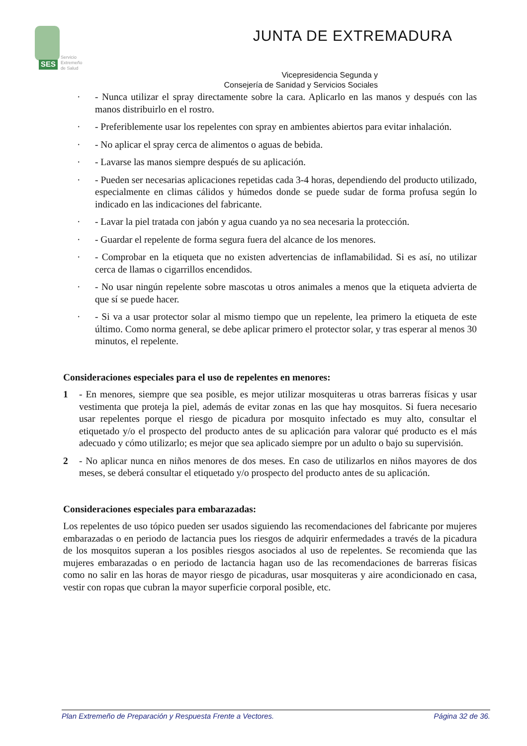SES
Servicio
Extremeño
de Salud
JUNTA DE EXTREMADURA
Vicepresidencia Segunda y
Consejería de Sanidad y Servicios Sociales
· - Nunca utilizar el spray directamente sobre la cara. Aplicarlo en las manos y después con las manos distribuirlo en el rostro.
· - Preferiblemente usar los repelentes con spray en ambientes abiertos para evitar inhalación.
· - No aplicar el spray cerca de alimentos o aguas de bebida.
· - Lavarse las manos siempre después de su aplicación.
· - Pueden ser necesarias aplicaciones repetidas cada 3-4 horas, dependiendo del producto utilizado, especialmente en climas cálidos y húmedos donde se puede sudar de forma profusa según lo indicado en las indicaciones del fabricante.
· - Lavar la piel tratada con jabón y agua cuando ya no sea necesaria la protección.
· - Guardar el repelente de forma segura fuera del alcance de los menores.
· - Comprobar en la etiqueta que no existen advertencias de inflamabilidad. Si es así, no utilizar cerca de llamas o cigarrillos encendidos.
· - No usar ningún repelente sobre mascotas u otros animales a menos que la etiqueta advierta de que sí se puede hacer.
· - Si va a usar protector solar al mismo tiempo que un repelente, lea primero la etiqueta de este último. Como norma general, se debe aplicar primero el protector solar, y tras esperar al menos 30 minutos, el repelente.
Consideraciones especiales para el uso de repelentes en menores:
1 - En menores, siempre que sea posible, es mejor utilizar mosquiteras u otras barreras físicas y usar vestimenta que proteja la piel, además de evitar zonas en las que hay mosquitos. Si fuera necesario usar repelentes porque el riesgo de picadura por mosquito infectado es muy alto, consultar el etiquetado y/o el prospecto del producto antes de su aplicación para valorar qué producto es el más adecuado y cómo utilizarlo; es mejor que sea aplicado siempre por un adulto o bajo su supervisión.
2 - No aplicar nunca en niños menores de dos meses. En caso de utilizarlos en niños mayores de dos meses, se deberá consultar el etiquetado y/o prospecto del producto antes de su aplicación.
Consideraciones especiales para embarazadas:
Los repelentes de uso tópico pueden ser usados siguiendo las recomendaciones del fabricante por mujeres embarazadas o en periodo de lactancia pues los riesgos de adquirir enfermedades a través de la picadura de los mosquitos superan a los posibles riesgos asociados al uso de repelentes. Se recomienda que las mujeres embarazadas o en periodo de lactancia hagan uso de las recomendaciones de barreras físicas como no salir en las horas de mayor riesgo de picaduras, usar mosquiteras y aire acondicionado en casa, vestir con ropas que cubran la mayor superficie corporal posible, etc.
Plan Extremeño de Preparación y Respuesta Frente a Vectores. Página 32 de 36.